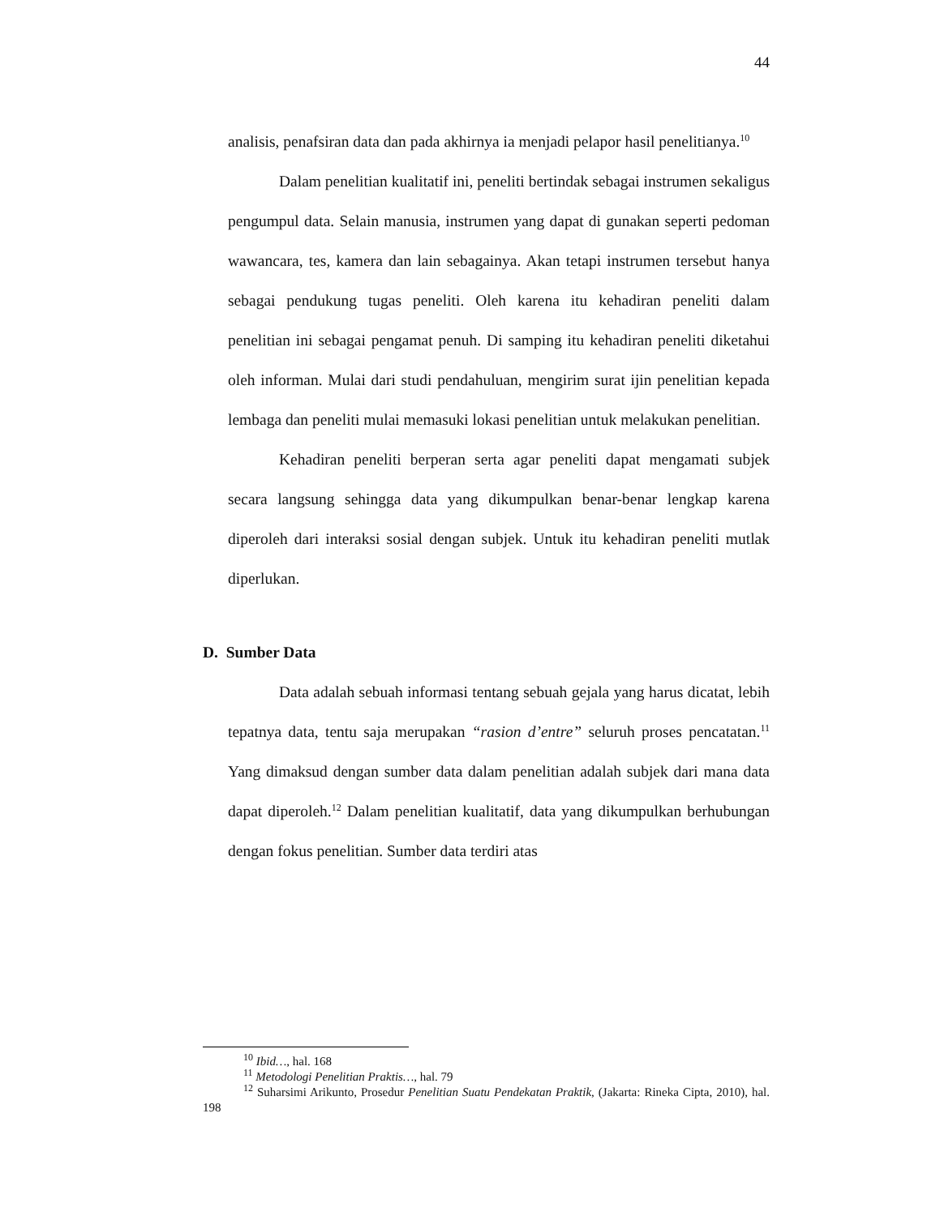44
analisis, penafsiran data dan pada akhirnya ia menjadi pelapor hasil penelitianya.<sup>10</sup>
Dalam penelitian kualitatif ini, peneliti bertindak sebagai instrumen sekaligus pengumpul data. Selain manusia, instrumen yang dapat di gunakan seperti pedoman wawancara, tes, kamera dan lain sebagainya. Akan tetapi instrumen tersebut hanya sebagai pendukung tugas peneliti. Oleh karena itu kehadiran peneliti dalam penelitian ini sebagai pengamat penuh. Di samping itu kehadiran peneliti diketahui oleh informan. Mulai dari studi pendahuluan, mengirim surat ijin penelitian kepada lembaga dan peneliti mulai memasuki lokasi penelitian untuk melakukan penelitian.
Kehadiran peneliti berperan serta agar peneliti dapat mengamati subjek secara langsung sehingga data yang dikumpulkan benar-benar lengkap karena diperoleh dari interaksi sosial dengan subjek. Untuk itu kehadiran peneliti mutlak diperlukan.
D. Sumber Data
Data adalah sebuah informasi tentang sebuah gejala yang harus dicatat, lebih tepatnya data, tentu saja merupakan “rasion d’entre” seluruh proses pencatatan.<sup>11</sup> Yang dimaksud dengan sumber data dalam penelitian adalah subjek dari mana data dapat diperoleh.<sup>12</sup> Dalam penelitian kualitatif, data yang dikumpulkan berhubungan dengan fokus penelitian. Sumber data terdiri atas
<sup>10</sup> Ibid…, hal. 168
<sup>11</sup> Metodologi Penelitian Praktis…, hal. 79
<sup>12</sup> Suharsimi Arikunto, Prosedur Penelitian Suatu Pendekatan Praktik, (Jakarta: Rineka Cipta, 2010), hal. 198